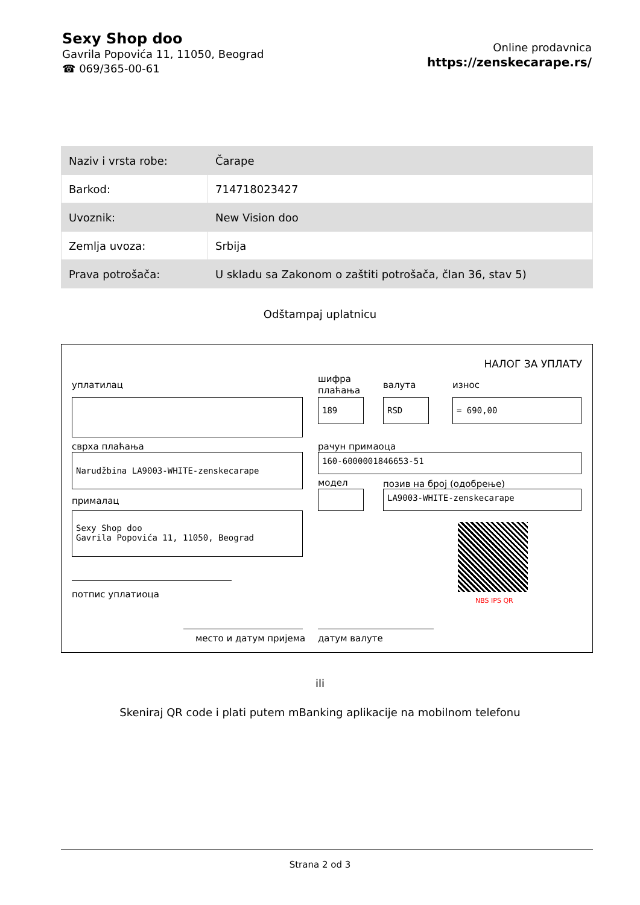Sexy Shop doo
Gavrila Popovića 11, 11050, Beograd
☎ 069/365-00-61
Online prodavnica
https://zenskecarape.rs/
| Naziv i vrsta robe: | Čarape |
| Barkod: | 714718023427 |
| Uvoznik: | New Vision doo |
| Zemlja uvoza: | Srbija |
| Prava potrošača: | U skladu sa Zakonom o zaštiti potrošača, član 36, stav 5) |
Odštampaj uplatnicu
НАЛОГ ЗА УПЛАТУ
уплатилац
шифра
плаћања
валута износ
189 RSD = 690,00
сврха плаћања рачун примаоца
Narudžbina LA9003-WHITE-zenskecarape 160-6000001846653-51
модел позив на број (одобрење)
LA9003-WHITE-zenskecarape
прималац
Sexy Shop doo
Gavrila Popovića 11, 11050, Beograd
NBS IPS QR
потпис уплатиоца
место и датум пријема датум валуте
ili
Skeniraj QR code i plati putem mBanking aplikacije na mobilnom telefonu
Strana 2 od 3